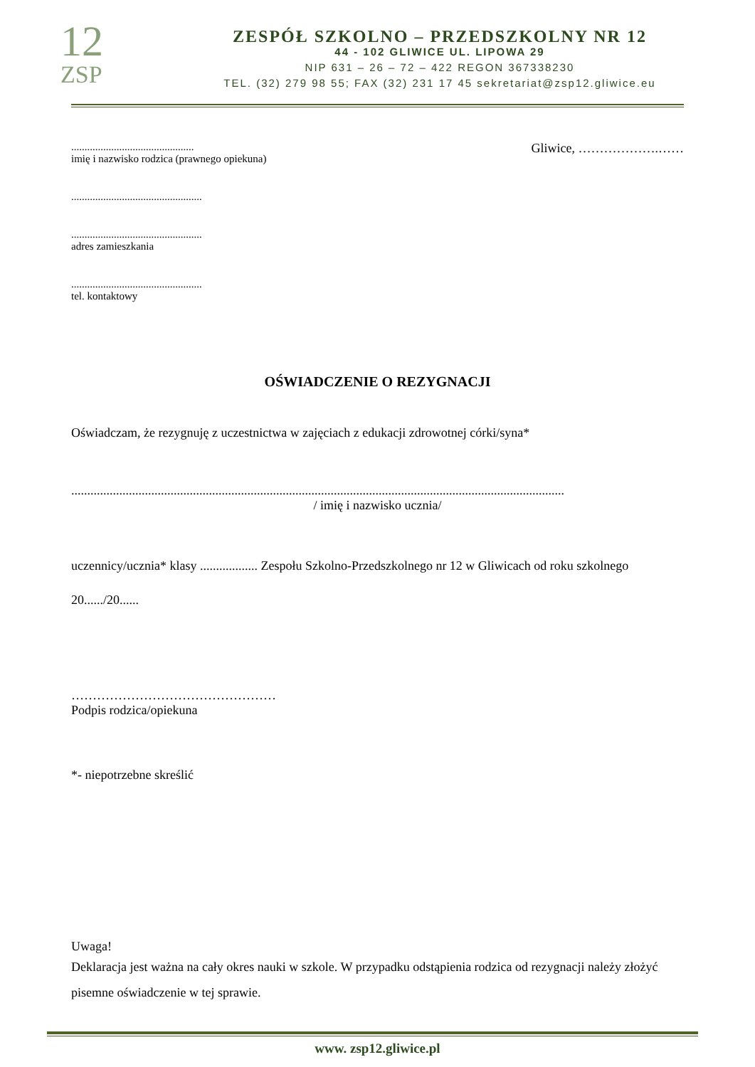12
ZSP
ZESPÓŁ SZKOLNO – PRZEDSZKOLNY NR 12
44 - 102 GLIWICE UL. LIPOWA 29
NIP 631 – 26 – 72 – 422 REGON 367338230
TEL. (32) 279 98 55; FAX (32) 231 17 45 sekretariat@zsp12.gliwice.eu
..............................................
imię i nazwisko rodzica (prawnego opiekuna)
Gliwice, ……………….……
.................................................
.................................................
adres zamieszkania
.................................................
tel. kontaktowy
OŚWIADCZENIE O REZYGNACJI
Oświadczam, że rezygnuję z uczestnictwa w zajęciach z edukacji zdrowotnej córki/syna*
..........................................................................................................................................................
/ imię i nazwisko ucznia/
uczennicy/ucznia* klasy .................. Zespołu Szkolno-Przedszkolnego nr 12 w Gliwicach od roku szkolnego 20....../20......
…………………………………………
Podpis rodzica/opiekuna
*- niepotrzebne skreślić
Uwaga!
Deklaracja jest ważna na cały okres nauki w szkole. W przypadku odstąpienia rodzica od rezygnacji należy złożyć pisemne oświadczenie w tej sprawie.
www. zsp12.gliwice.pl